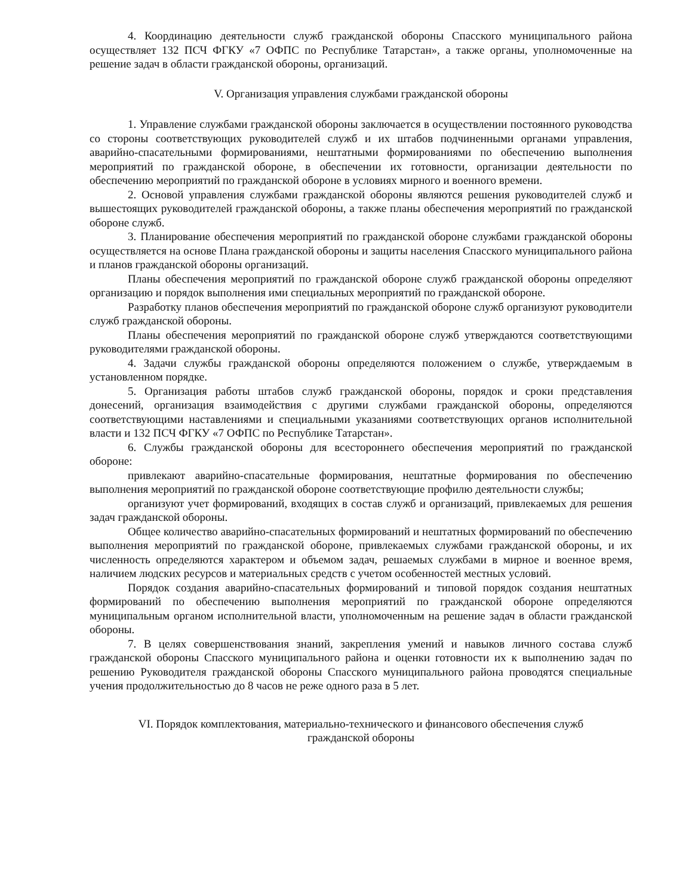4. Координацию деятельности служб гражданской обороны Спасского муниципального района осуществляет 132 ПСЧ ФГКУ «7 ОФПС по Республике Татарстан», а также органы, уполномоченные на решение задач в области гражданской обороны, организаций.
V. Организация управления службами гражданской обороны
1. Управление службами гражданской обороны заключается в осуществлении постоянного руководства со стороны соответствующих руководителей служб и их штабов подчиненными органами управления, аварийно-спасательными формированиями, нештатными формированиями по обеспечению выполнения мероприятий по гражданской обороне, в обеспечении их готовности, организации деятельности по обеспечению мероприятий по гражданской обороне в условиях мирного и военного времени.
2. Основой управления службами гражданской обороны являются решения руководителей служб и вышестоящих руководителей гражданской обороны, а также планы обеспечения мероприятий по гражданской обороне служб.
3. Планирование обеспечения мероприятий по гражданской обороне службами гражданской обороны осуществляется на основе Плана гражданской обороны и защиты населения Спасского муниципального района и планов гражданской обороны организаций.
Планы обеспечения мероприятий по гражданской обороне служб гражданской обороны определяют организацию и порядок выполнения ими специальных мероприятий по гражданской обороне.
Разработку планов обеспечения мероприятий по гражданской обороне служб организуют руководители служб гражданской обороны.
Планы обеспечения мероприятий по гражданской обороне служб утверждаются соответствующими руководителями гражданской обороны.
4. Задачи службы гражданской обороны определяются положением о службе, утверждаемым в установленном порядке.
5. Организация работы штабов служб гражданской обороны, порядок и сроки представления донесений, организация взаимодействия с другими службами гражданской обороны, определяются соответствующими наставлениями и специальными указаниями соответствующих органов исполнительной власти и 132 ПСЧ ФГКУ «7 ОФПС по Республике Татарстан».
6. Службы гражданской обороны для всестороннего обеспечения мероприятий по гражданской обороне:
привлекают аварийно-спасательные формирования, нештатные формирования по обеспечению выполнения мероприятий по гражданской обороне соответствующие профилю деятельности службы;
организуют учет формирований, входящих в состав служб и организаций, привлекаемых для решения задач гражданской обороны.
Общее количество аварийно-спасательных формирований и нештатных формирований по обеспечению выполнения мероприятий по гражданской обороне, привлекаемых службами гражданской обороны, и их численность определяются характером и объемом задач, решаемых службами в мирное и военное время, наличием людских ресурсов и материальных средств с учетом особенностей местных условий.
Порядок создания аварийно-спасательных формирований и типовой порядок создания нештатных формирований по обеспечению выполнения мероприятий по гражданской обороне определяются муниципальным органом исполнительной власти, уполномоченным на решение задач в области гражданской обороны.
7. В целях совершенствования знаний, закрепления умений и навыков личного состава служб гражданской обороны Спасского муниципального района и оценки готовности их к выполнению задач по решению Руководителя гражданской обороны Спасского муниципального района проводятся специальные учения продолжительностью до 8 часов не реже одного раза в 5 лет.
VI. Порядок комплектования, материально-технического и финансового обеспечения служб
гражданской обороны